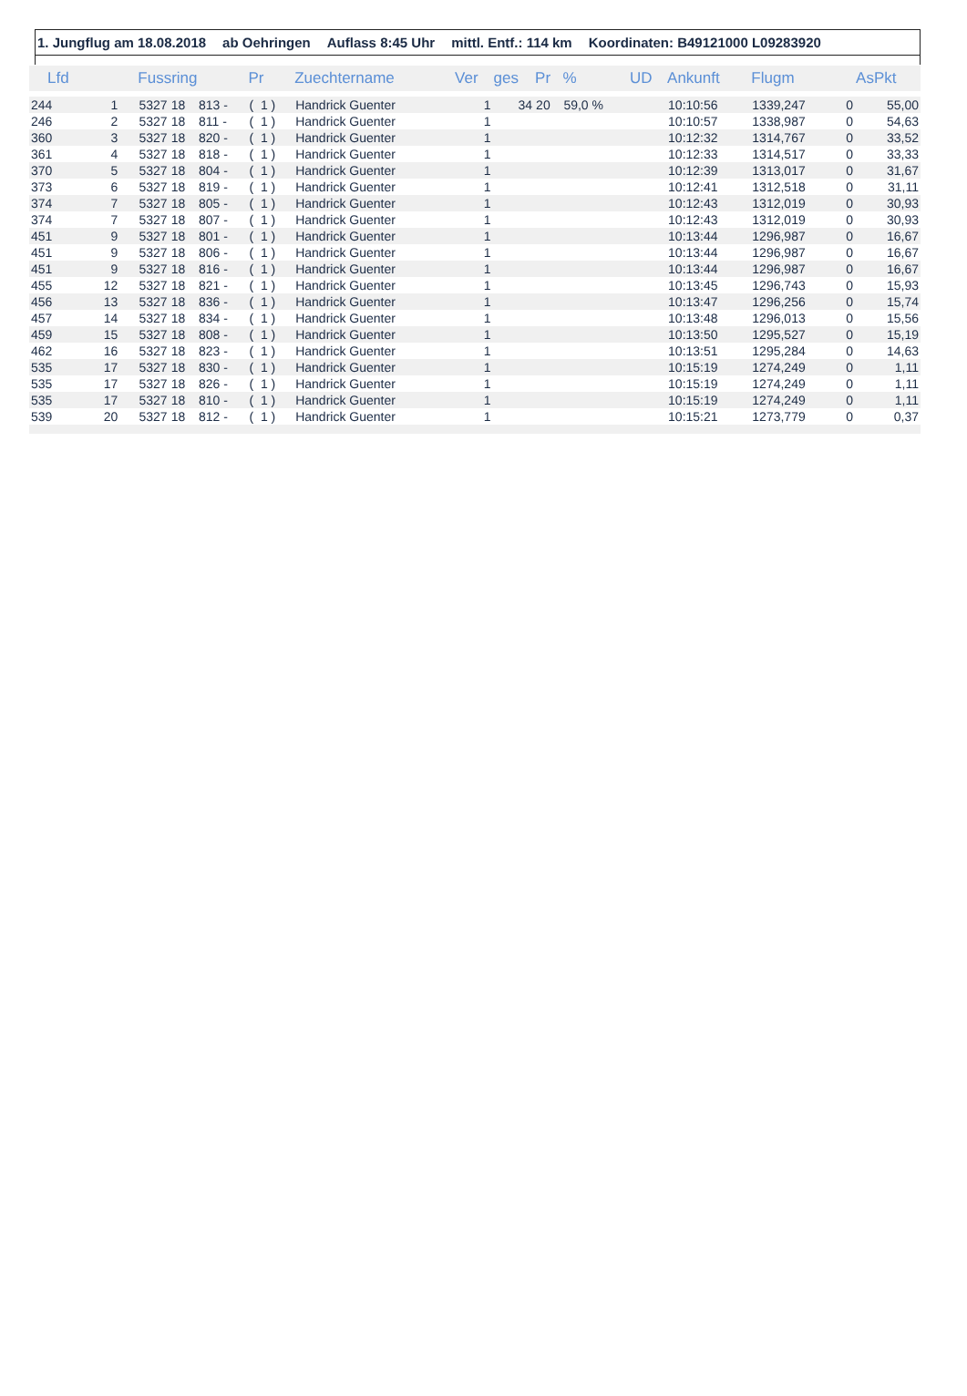1. Jungflug am 18.08.2018 ab Oehringen Auflass 8:45 Uhr mittl. Entf.: 114 km Koordinaten: B49121000 L09283920
| Lfd | | Fussring | | | Pr | Zuechtername | Ver | ges | Pr | % | UD | Ankunft | Flugm | | AsPkt |
| --- | --- | --- | --- | --- | --- | --- | --- | --- | --- | --- | --- | --- | --- | --- | --- |
| 244 | 1 | 5327 | 18 | 813 - | ( 1 ) | Handrick Guenter | 1 | 34 | 20 | 59,0 % | | 10:10:56 | 1339,247 | 0 | 55,00 |
| 246 | 2 | 5327 | 18 | 811 - | ( 1 ) | Handrick Guenter | 1 | | | | | 10:10:57 | 1338,987 | 0 | 54,63 |
| 360 | 3 | 5327 | 18 | 820 - | ( 1 ) | Handrick Guenter | 1 | | | | | 10:12:32 | 1314,767 | 0 | 33,52 |
| 361 | 4 | 5327 | 18 | 818 - | ( 1 ) | Handrick Guenter | 1 | | | | | 10:12:33 | 1314,517 | 0 | 33,33 |
| 370 | 5 | 5327 | 18 | 804 - | ( 1 ) | Handrick Guenter | 1 | | | | | 10:12:39 | 1313,017 | 0 | 31,67 |
| 373 | 6 | 5327 | 18 | 819 - | ( 1 ) | Handrick Guenter | 1 | | | | | 10:12:41 | 1312,518 | 0 | 31,11 |
| 374 | 7 | 5327 | 18 | 805 - | ( 1 ) | Handrick Guenter | 1 | | | | | 10:12:43 | 1312,019 | 0 | 30,93 |
| 374 | 7 | 5327 | 18 | 807 - | ( 1 ) | Handrick Guenter | 1 | | | | | 10:12:43 | 1312,019 | 0 | 30,93 |
| 451 | 9 | 5327 | 18 | 801 - | ( 1 ) | Handrick Guenter | 1 | | | | | 10:13:44 | 1296,987 | 0 | 16,67 |
| 451 | 9 | 5327 | 18 | 806 - | ( 1 ) | Handrick Guenter | 1 | | | | | 10:13:44 | 1296,987 | 0 | 16,67 |
| 451 | 9 | 5327 | 18 | 816 - | ( 1 ) | Handrick Guenter | 1 | | | | | 10:13:44 | 1296,987 | 0 | 16,67 |
| 455 | 12 | 5327 | 18 | 821 - | ( 1 ) | Handrick Guenter | 1 | | | | | 10:13:45 | 1296,743 | 0 | 15,93 |
| 456 | 13 | 5327 | 18 | 836 - | ( 1 ) | Handrick Guenter | 1 | | | | | 10:13:47 | 1296,256 | 0 | 15,74 |
| 457 | 14 | 5327 | 18 | 834 - | ( 1 ) | Handrick Guenter | 1 | | | | | 10:13:48 | 1296,013 | 0 | 15,56 |
| 459 | 15 | 5327 | 18 | 808 - | ( 1 ) | Handrick Guenter | 1 | | | | | 10:13:50 | 1295,527 | 0 | 15,19 |
| 462 | 16 | 5327 | 18 | 823 - | ( 1 ) | Handrick Guenter | 1 | | | | | 10:13:51 | 1295,284 | 0 | 14,63 |
| 535 | 17 | 5327 | 18 | 830 - | ( 1 ) | Handrick Guenter | 1 | | | | | 10:15:19 | 1274,249 | 0 | 1,11 |
| 535 | 17 | 5327 | 18 | 826 - | ( 1 ) | Handrick Guenter | 1 | | | | | 10:15:19 | 1274,249 | 0 | 1,11 |
| 535 | 17 | 5327 | 18 | 810 - | ( 1 ) | Handrick Guenter | 1 | | | | | 10:15:19 | 1274,249 | 0 | 1,11 |
| 539 | 20 | 5327 | 18 | 812 - | ( 1 ) | Handrick Guenter | 1 | | | | | 10:15:21 | 1273,779 | 0 | 0,37 |